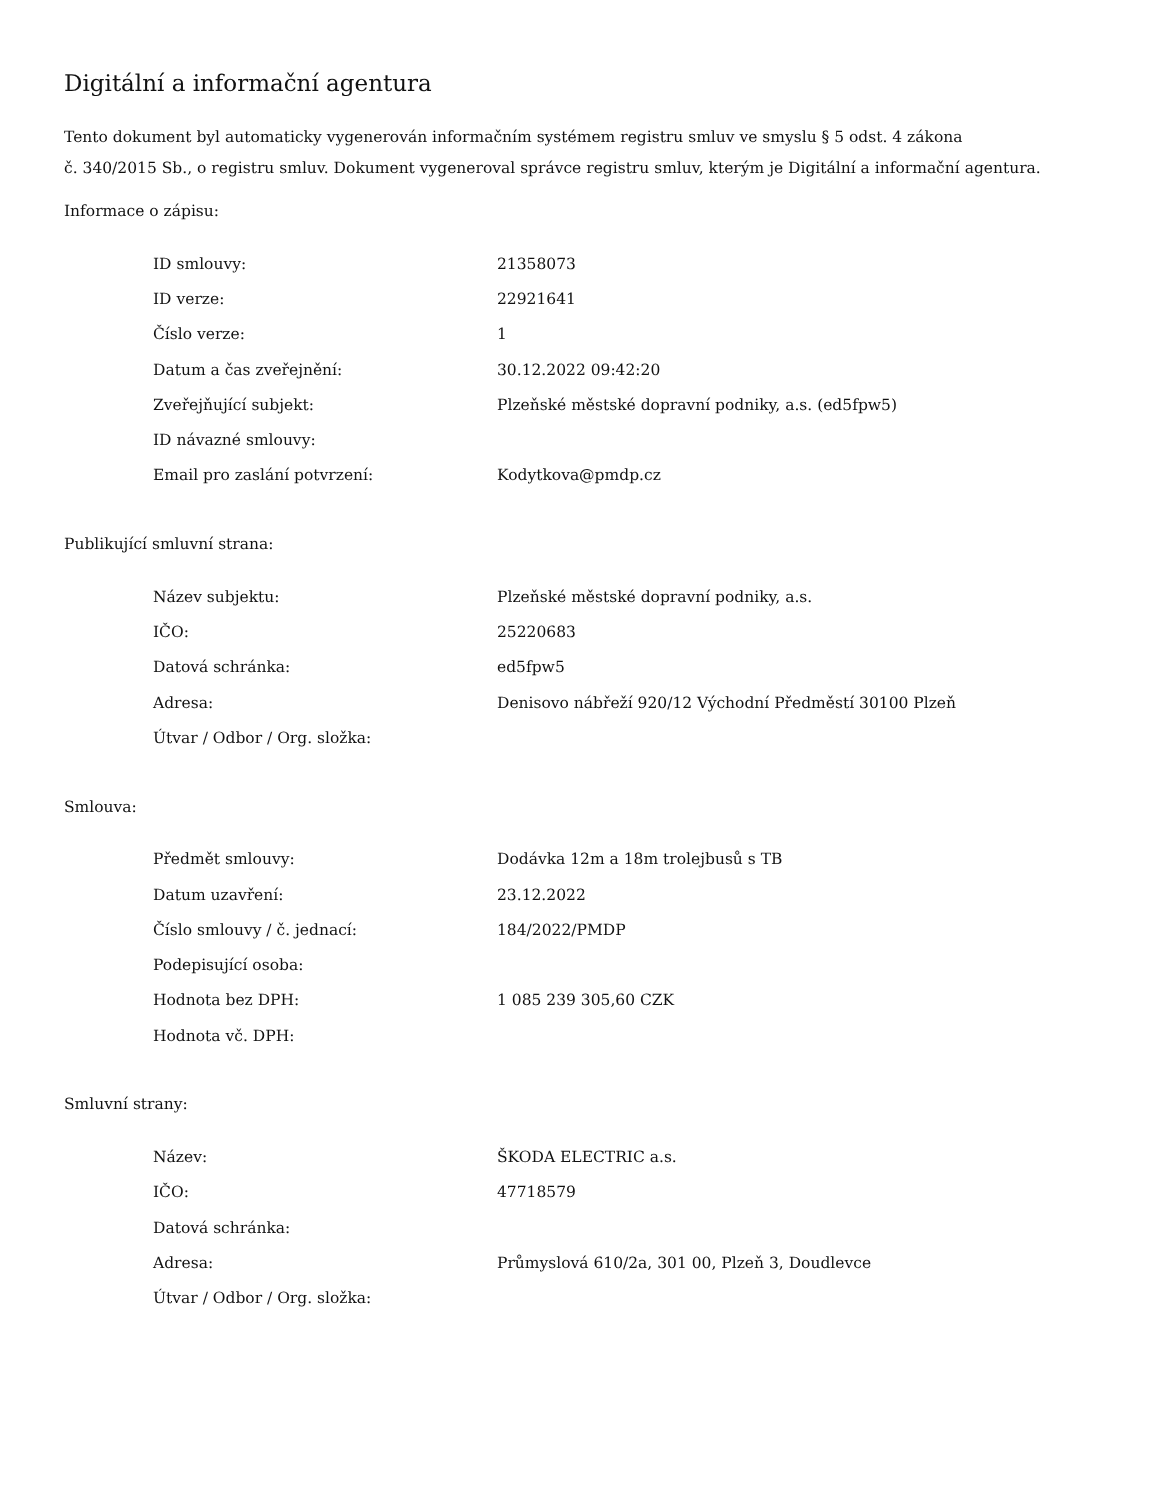Digitální a informační agentura
Tento dokument byl automaticky vygenerován informačním systémem registru smluv ve smyslu § 5 odst. 4 zákona
č. 340/2015 Sb., o registru smluv. Dokument vygeneroval správce registru smluv, kterým je Digitální a informační agentura.
Informace o zápisu:
| ID smlouvy: | 21358073 |
| ID verze: | 22921641 |
| Číslo verze: | 1 |
| Datum a čas zveřejnění: | 30.12.2022 09:42:20 |
| Zveřejňující subjekt: | Plzeňské městské dopravní podniky, a.s. (ed5fpw5) |
| ID návazné smlouvy: | |
| Email pro zaslání potvrzení: | Kodytkova@pmdp.cz |
Publikující smluvní strana:
| Název subjektu: | Plzeňské městské dopravní podniky, a.s. |
| IČO: | 25220683 |
| Datová schránka: | ed5fpw5 |
| Adresa: | Denisovo nábřeží 920/12 Východní Předměstí 30100 Plzeň |
| Útvar / Odbor / Org. složka: | |
Smlouva:
| Předmět smlouvy: | Dodávka 12m a 18m trolejbusů s TB |
| Datum uzavření: | 23.12.2022 |
| Číslo smlouvy / č. jednací: | 184/2022/PMDP |
| Podepisující osoba: | |
| Hodnota bez DPH: | 1 085 239 305,60 CZK |
| Hodnota vč. DPH: | |
Smluvní strany:
| Název: | ŠKODA ELECTRIC a.s. |
| IČO: | 47718579 |
| Datová schránka: | |
| Adresa: | Průmyslová 610/2a, 301 00, Plzeň 3, Doudlevce |
| Útvar / Odbor / Org. složka: | |